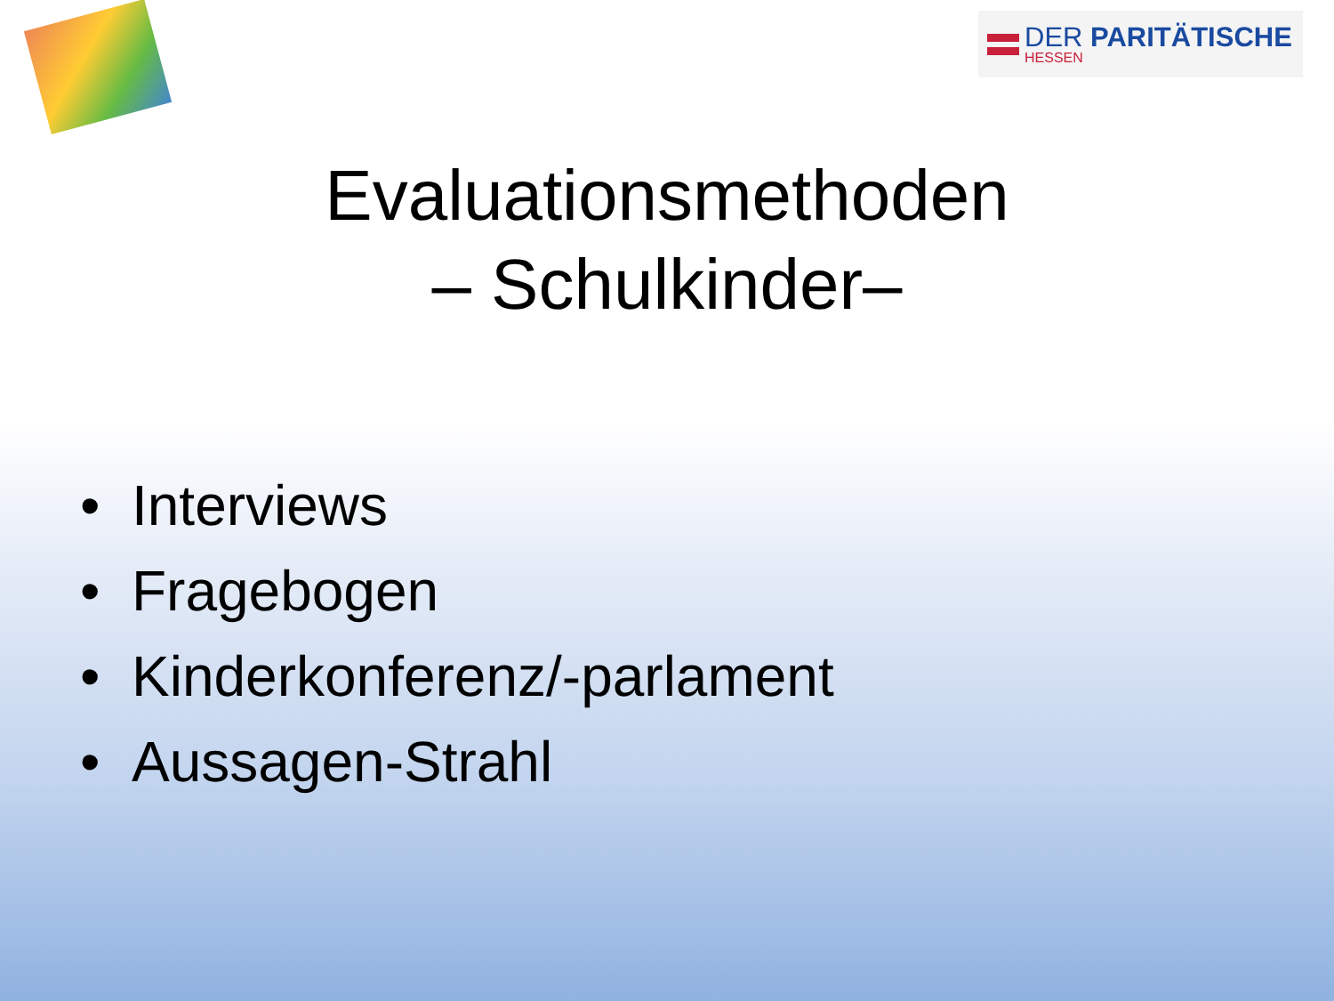DER PARITÄTISCHE
HESSEN
Evaluationsmethoden
– Schulkinder–
• Interviews
• Fragebogen
• Kinderkonferenz/-parlament
• Aussagen-Strahl